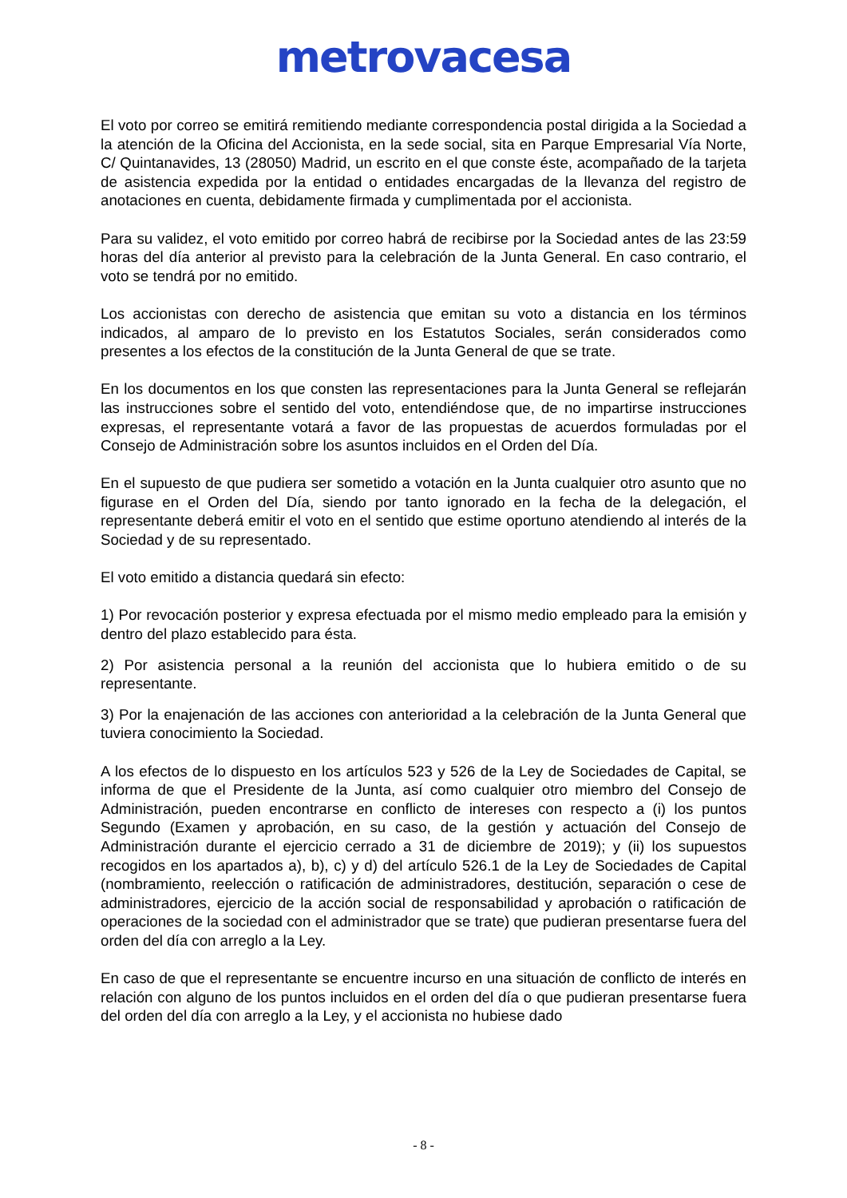metrovacesa
El voto por correo se emitirá remitiendo mediante correspondencia postal dirigida a la Sociedad a la atención de la Oficina del Accionista, en la sede social, sita en Parque Empresarial Vía Norte, C/ Quintanavides, 13 (28050) Madrid, un escrito en el que conste éste, acompañado de la tarjeta de asistencia expedida por la entidad o entidades encargadas de la llevanza del registro de anotaciones en cuenta, debidamente firmada y cumplimentada por el accionista.
Para su validez, el voto emitido por correo habrá de recibirse por la Sociedad antes de las 23:59 horas del día anterior al previsto para la celebración de la Junta General. En caso contrario, el voto se tendrá por no emitido.
Los accionistas con derecho de asistencia que emitan su voto a distancia en los términos indicados, al amparo de lo previsto en los Estatutos Sociales, serán considerados como presentes a los efectos de la constitución de la Junta General de que se trate.
En los documentos en los que consten las representaciones para la Junta General se reflejarán las instrucciones sobre el sentido del voto, entendiéndose que, de no impartirse instrucciones expresas, el representante votará a favor de las propuestas de acuerdos formuladas por el Consejo de Administración sobre los asuntos incluidos en el Orden del Día.
En el supuesto de que pudiera ser sometido a votación en la Junta cualquier otro asunto que no figurase en el Orden del Día, siendo por tanto ignorado en la fecha de la delegación, el representante deberá emitir el voto en el sentido que estime oportuno atendiendo al interés de la Sociedad y de su representado.
El voto emitido a distancia quedará sin efecto:
1) Por revocación posterior y expresa efectuada por el mismo medio empleado para la emisión y dentro del plazo establecido para ésta.
2) Por asistencia personal a la reunión del accionista que lo hubiera emitido o de su representante.
3) Por la enajenación de las acciones con anterioridad a la celebración de la Junta General que tuviera conocimiento la Sociedad.
A los efectos de lo dispuesto en los artículos 523 y 526 de la Ley de Sociedades de Capital, se informa de que el Presidente de la Junta, así como cualquier otro miembro del Consejo de Administración, pueden encontrarse en conflicto de intereses con respecto a (i) los puntos Segundo (Examen y aprobación, en su caso, de la gestión y actuación del Consejo de Administración durante el ejercicio cerrado a 31 de diciembre de 2019); y (ii) los supuestos recogidos en los apartados a), b), c) y d) del artículo 526.1 de la Ley de Sociedades de Capital (nombramiento, reelección o ratificación de administradores, destitución, separación o cese de administradores, ejercicio de la acción social de responsabilidad y aprobación o ratificación de operaciones de la sociedad con el administrador que se trate) que pudieran presentarse fuera del orden del día con arreglo a la Ley.
En caso de que el representante se encuentre incurso en una situación de conflicto de interés en relación con alguno de los puntos incluidos en el orden del día o que pudieran presentarse fuera del orden del día con arreglo a la Ley, y el accionista no hubiese dado
- 8 -